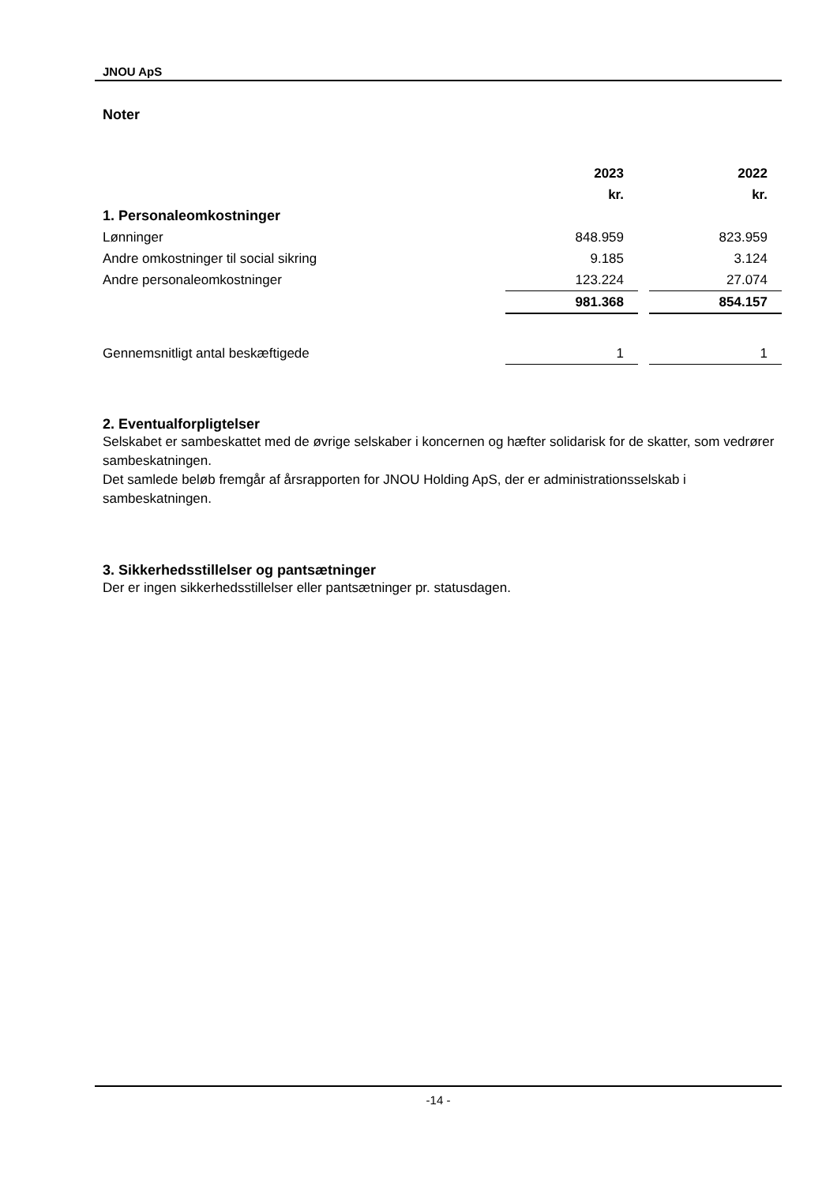JNOU ApS
Noter
| | 2023 | | 2022 |
| | kr. | | kr. |
| 1. Personaleomkostninger | | | |
| Lønninger | 848.959 | | 823.959 |
| Andre omkostninger til social sikring | 9.185 | | 3.124 |
| Andre personaleomkostninger | 123.224 | | 27.074 |
| | 981.368 | | 854.157 |
| Gennemsnitligt antal beskæftigede | 1 | | 1 |
2. Eventualforpligtelser
Selskabet er sambeskattet med de øvrige selskaber i koncernen og hæfter solidarisk for de skatter, som vedrører sambeskatningen.
Det samlede beløb fremgår af årsrapporten for JNOU Holding ApS, der er administrationsselskab i sambeskatningen.
3. Sikkerhedsstillelser og pantsætninger
Der er ingen sikkerhedsstillelser eller pantsætninger pr. statusdagen.
-14 -